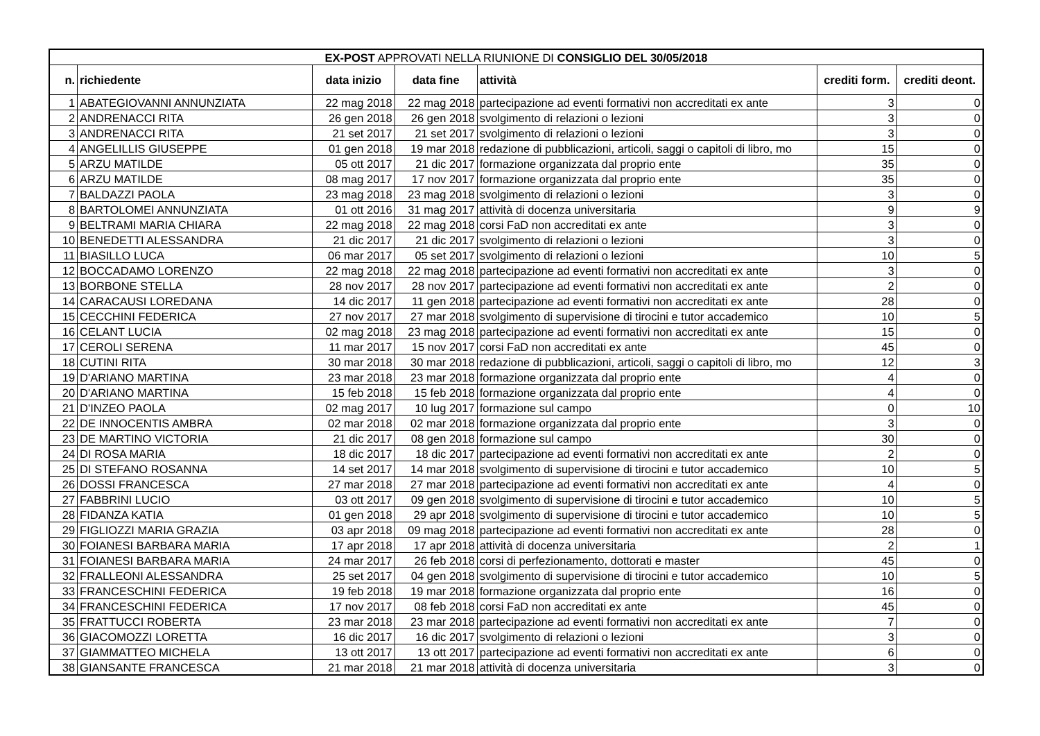| EX-POST APPROVATI NELLA RIUNIONE DI CONSIGLIO DEL 30/05/2018 | | | | | | |
| n. | richiedente | data inizio | data fine | attività | crediti form. | crediti deont. |
| 1 | ABATEGIOVANNI ANNUNZIATA | 22 mag 2018 | 22 mag 2018 | partecipazione ad eventi formativi non accreditati ex ante | 3 | 0 |
| 2 | ANDRENACCI RITA | 26 gen 2018 | 26 gen 2018 | svolgimento di relazioni o lezioni | 3 | 0 |
| 3 | ANDRENACCI RITA | 21 set 2017 | 21 set 2017 | svolgimento di relazioni o lezioni | 3 | 0 |
| 4 | ANGELILLIS GIUSEPPE | 01 gen 2018 | 19 mar 2018 | redazione di pubblicazioni, articoli, saggi o capitoli di libro, mo | 15 | 0 |
| 5 | ARZU MATILDE | 05 ott 2017 | 21 dic 2017 | formazione organizzata dal proprio ente | 35 | 0 |
| 6 | ARZU MATILDE | 08 mag 2017 | 17 nov 2017 | formazione organizzata dal proprio ente | 35 | 0 |
| 7 | BALDAZZI PAOLA | 23 mag 2018 | 23 mag 2018 | svolgimento di relazioni o lezioni | 3 | 0 |
| 8 | BARTOLOMEI ANNUNZIATA | 01 ott 2016 | 31 mag 2017 | attività di docenza universitaria | 9 | 9 |
| 9 | BELTRAMI MARIA CHIARA | 22 mag 2018 | 22 mag 2018 | corsi FaD non accreditati ex ante | 3 | 0 |
| 10 | BENEDETTI ALESSANDRA | 21 dic 2017 | 21 dic 2017 | svolgimento di relazioni o lezioni | 3 | 0 |
| 11 | BIASILLO LUCA | 06 mar 2017 | 05 set 2017 | svolgimento di relazioni o lezioni | 10 | 5 |
| 12 | BOCCADAMO LORENZO | 22 mag 2018 | 22 mag 2018 | partecipazione ad eventi formativi non accreditati ex ante | 3 | 0 |
| 13 | BORBONE STELLA | 28 nov 2017 | 28 nov 2017 | partecipazione ad eventi formativi non accreditati ex ante | 2 | 0 |
| 14 | CARACAUSI LOREDANA | 14 dic 2017 | 11 gen 2018 | partecipazione ad eventi formativi non accreditati ex ante | 28 | 0 |
| 15 | CECCHINI FEDERICA | 27 nov 2017 | 27 mar 2018 | svolgimento di supervisione di tirocini e tutor accademico | 10 | 5 |
| 16 | CELANT LUCIA | 02 mag 2018 | 23 mag 2018 | partecipazione ad eventi formativi non accreditati ex ante | 15 | 0 |
| 17 | CEROLI SERENA | 11 mar 2017 | 15 nov 2017 | corsi FaD non accreditati ex ante | 45 | 0 |
| 18 | CUTINI RITA | 30 mar 2018 | 30 mar 2018 | redazione di pubblicazioni, articoli, saggi o capitoli di libro, mo | 12 | 3 |
| 19 | D'ARIANO MARTINA | 23 mar 2018 | 23 mar 2018 | formazione organizzata dal proprio ente | 4 | 0 |
| 20 | D'ARIANO MARTINA | 15 feb 2018 | 15 feb 2018 | formazione organizzata dal proprio ente | 4 | 0 |
| 21 | D'INZEO PAOLA | 02 mag 2017 | 10 lug 2017 | formazione sul campo | 0 | 10 |
| 22 | DE INNOCENTIS AMBRA | 02 mar 2018 | 02 mar 2018 | formazione organizzata dal proprio ente | 3 | 0 |
| 23 | DE MARTINO VICTORIA | 21 dic 2017 | 08 gen 2018 | formazione sul campo | 30 | 0 |
| 24 | DI ROSA MARIA | 18 dic 2017 | 18 dic 2017 | partecipazione ad eventi formativi non accreditati ex ante | 2 | 0 |
| 25 | DI STEFANO ROSANNA | 14 set 2017 | 14 mar 2018 | svolgimento di supervisione di tirocini e tutor accademico | 10 | 5 |
| 26 | DOSSI FRANCESCA | 27 mar 2018 | 27 mar 2018 | partecipazione ad eventi formativi non accreditati ex ante | 4 | 0 |
| 27 | FABBRINI LUCIO | 03 ott 2017 | 09 gen 2018 | svolgimento di supervisione di tirocini e tutor accademico | 10 | 5 |
| 28 | FIDANZA KATIA | 01 gen 2018 | 29 apr 2018 | svolgimento di supervisione di tirocini e tutor accademico | 10 | 5 |
| 29 | FIGLIOZZI MARIA GRAZIA | 03 apr 2018 | 09 mag 2018 | partecipazione ad eventi formativi non accreditati ex ante | 28 | 0 |
| 30 | FOIANESI BARBARA MARIA | 17 apr 2018 | 17 apr 2018 | attività di docenza universitaria | 2 | 1 |
| 31 | FOIANESI BARBARA MARIA | 24 mar 2017 | 26 feb 2018 | corsi di perfezionamento, dottorati e master | 45 | 0 |
| 32 | FRALLEONI ALESSANDRA | 25 set 2017 | 04 gen 2018 | svolgimento di supervisione di tirocini e tutor accademico | 10 | 5 |
| 33 | FRANCESCHINI FEDERICA | 19 feb 2018 | 19 mar 2018 | formazione organizzata dal proprio ente | 16 | 0 |
| 34 | FRANCESCHINI FEDERICA | 17 nov 2017 | 08 feb 2018 | corsi FaD non accreditati ex ante | 45 | 0 |
| 35 | FRATTUCCI ROBERTA | 23 mar 2018 | 23 mar 2018 | partecipazione ad eventi formativi non accreditati ex ante | 7 | 0 |
| 36 | GIACOMOZZI LORETTA | 16 dic 2017 | 16 dic 2017 | svolgimento di relazioni o lezioni | 3 | 0 |
| 37 | GIAMMATTEO MICHELA | 13 ott 2017 | 13 ott 2017 | partecipazione ad eventi formativi non accreditati ex ante | 6 | 0 |
| 38 | GIANSANTE FRANCESCA | 21 mar 2018 | 21 mar 2018 | attività di docenza universitaria | 3 | 0 |